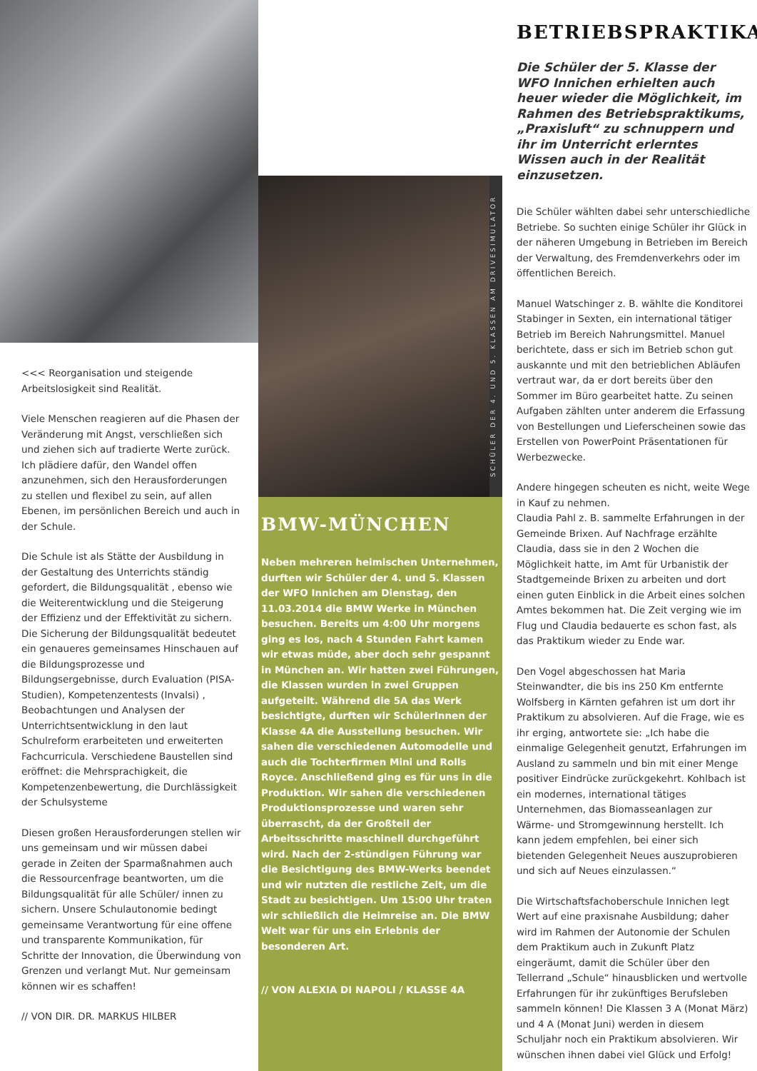<<< Reorganisation und steigende Arbeitslosigkeit sind Realität.
Viele Menschen reagieren auf die Phasen der Veränderung mit Angst, verschließen sich und ziehen sich auf tradierte Werte zurück.
Ich plädiere dafür, den Wandel offen anzunehmen, sich den Herausforderungen zu stellen und flexibel zu sein, auf allen Ebenen, im persönlichen Bereich und auch in der Schule.
Die Schule ist als Stätte der Ausbildung in der Gestaltung des Unterrichts ständig gefordert, die Bildungsqualität , ebenso wie die Weiterentwicklung und die Steigerung der Effizienz und der Effektivität zu sichern. Die Sicherung der Bildungsqualität bedeutet ein genaueres gemeinsames Hinschauen auf die Bildungsprozesse und Bildungsergebnisse, durch Evaluation (PISA-Studien), Kompetenzentests (Invalsi) , Beobachtungen und Analysen der Unterrichtsentwicklung in den laut Schulreform erarbeiteten und erweiterten Fachcurricula. Verschiedene Baustellen sind eröffnet: die Mehrsprachigkeit, die Kompetenzenbewertung, die Durchlässigkeit der Schulsysteme
Diesen großen Herausforderungen stellen wir uns gemeinsam und wir müssen dabei gerade in Zeiten der Sparmaßnahmen auch die Ressourcenfrage beantworten, um die Bildungsqualität für alle Schüler/ innen zu sichern. Unsere Schulautonomie bedingt gemeinsame Verantwortung für eine offene und transparente Kommunikation, für Schritte der Innovation, die Überwindung von Grenzen und verlangt Mut. Nur gemeinsam können wir es schaffen!
// VON DIR. DR. MARKUS HILBER
SCHÜLER DER 4. UND 5. KLASSEN AM DRIVESIMULATOR
BMW-MÜNCHEN
Neben mehreren heimischen Unternehmen, durften wir Schüler der 4. und 5. Klassen der WFO Innichen am Dienstag, den 11.03.2014 die BMW Werke in München besuchen. Bereits um 4:00 Uhr morgens ging es los, nach 4 Stunden Fahrt kamen wir etwas müde, aber doch sehr gespannt in München an. Wir hatten zwei Führungen, die Klassen wurden in zwei Gruppen aufgeteilt. Während die 5A das Werk besichtigte, durften wir SchülerInnen der Klasse 4A die Ausstellung besuchen. Wir sahen die verschiedenen Automodelle und auch die Tochterfirmen Mini und Rolls Royce. Anschließend ging es für uns in die Produktion. Wir sahen die verschiedenen Produktionsprozesse und waren sehr überrascht, da der Großteil der Arbeitsschritte maschinell durchgeführt wird. Nach der 2-stündigen Führung war die Besichtigung des BMW-Werks beendet und wir nutzten die restliche Zeit, um die Stadt zu besichtigen. Um 15:00 Uhr traten wir schließlich die Heimreise an. Die BMW Welt war für uns ein Erlebnis der besonderen Art.
// VON ALEXIA DI NAPOLI / KLASSE 4A
BETRIEBSPRAKTIKA
Die Schüler der 5. Klasse der WFO Innichen erhielten auch heuer wieder die Möglichkeit, im Rahmen des Betriebspraktikums, „Praxisluft“ zu schnuppern und ihr im Unterricht erlerntes Wissen auch in der Realität einzusetzen.
Die Schüler wählten dabei sehr unterschiedliche Betriebe. So suchten einige Schüler ihr Glück in der näheren Umgebung in Betrieben im Bereich der Verwaltung, des Fremdenverkehrs oder im öffentlichen Bereich.
Manuel Watschinger z. B. wählte die Konditorei Stabinger in Sexten, ein international tätiger Betrieb im Bereich Nahrungsmittel. Manuel berichtete, dass er sich im Betrieb schon gut auskannte und mit den betrieblichen Abläufen vertraut war, da er dort bereits über den Sommer im Büro gearbeitet hatte. Zu seinen Aufgaben zählten unter anderem die Erfassung von Bestellungen und Lieferscheinen sowie das Erstellen von PowerPoint Präsentationen für Werbezwecke.
Andere hingegen scheuten es nicht, weite Wege in Kauf zu nehmen.
Claudia Pahl z. B. sammelte Erfahrungen in der Gemeinde Brixen. Auf Nachfrage erzählte Claudia, dass sie in den 2 Wochen die Möglichkeit hatte, im Amt für Urbanistik der Stadtgemeinde Brixen zu arbeiten und dort einen guten Einblick in die Arbeit eines solchen Amtes bekommen hat. Die Zeit verging wie im Flug und Claudia bedauerte es schon fast, als das Praktikum wieder zu Ende war.
Den Vogel abgeschossen hat Maria Steinwandter, die bis ins 250 Km entfernte Wolfsberg in Kärnten gefahren ist um dort ihr Praktikum zu absolvieren. Auf die Frage, wie es ihr erging, antwortete sie: „Ich habe die einmalige Gelegenheit genutzt, Erfahrungen im Ausland zu sammeln und bin mit einer Menge positiver Eindrücke zurückgekehrt. Kohlbach ist ein modernes, international tätiges Unternehmen, das Biomasseanlagen zur Wärme- und Stromgewinnung herstellt. Ich kann jedem empfehlen, bei einer sich bietenden Gelegenheit Neues auszuprobieren und sich auf Neues einzulassen.“
Die Wirtschaftsfachoberschule Innichen legt Wert auf eine praxisnahe Ausbildung; daher wird im Rahmen der Autonomie der Schulen dem Praktikum auch in Zukunft Platz eingeräumt, damit die Schüler über den Tellerrand „Schule“ hinausblicken und wertvolle Erfahrungen für ihr zukünftiges Berufsleben sammeln können! Die Klassen 3 A (Monat März) und 4 A (Monat Juni) werden in diesem Schuljahr noch ein Praktikum absolvieren. Wir wünschen ihnen dabei viel Glück und Erfolg!